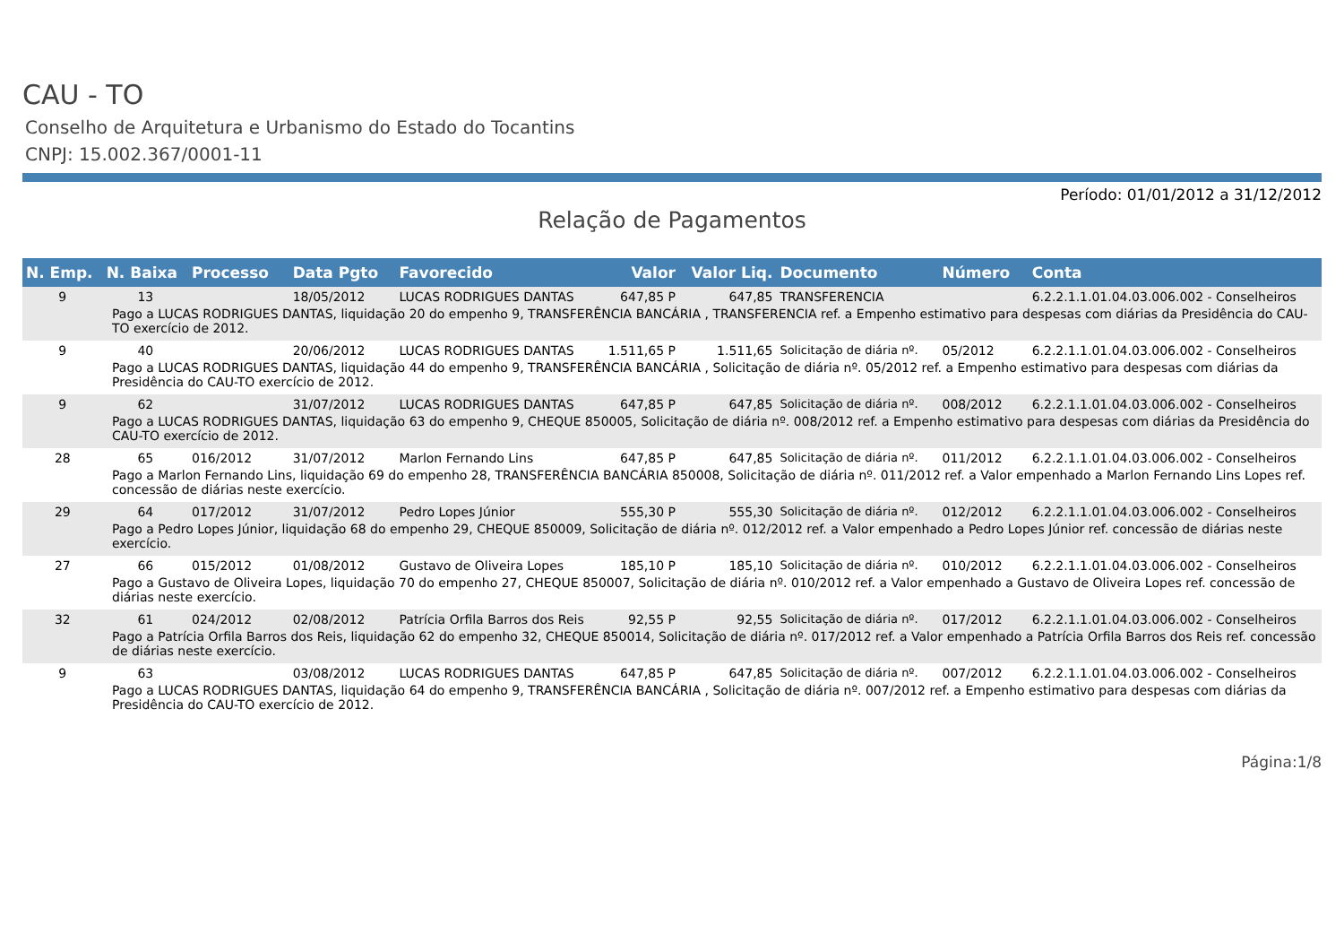CAU - TO
Conselho de Arquitetura e Urbanismo do Estado do Tocantins
CNPJ: 15.002.367/0001-11
Período: 01/01/2012 a 31/12/2012
Relação de Pagamentos
| N. Emp. | N. Baixa | Processo | Data Pgto | Favorecido | Valor | Valor Liq. | Documento | Número | Conta |
| --- | --- | --- | --- | --- | --- | --- | --- | --- | --- |
| 9 | 13 | | 18/05/2012 | LUCAS RODRIGUES DANTAS | 647,85 P | 647,85 | TRANSFERENCIA | | 6.2.2.1.1.01.04.03.006.002 - Conselheiros |
| Pago a LUCAS RODRIGUES DANTAS, liquidação 20 do empenho 9, TRANSFERÊNCIA BANCÁRIA , TRANSFERENCIA ref. a Empenho estimativo para despesas com diárias da Presidência do CAU-TO exercício de 2012. | | | | | | | | | |
| 9 | 40 | | 20/06/2012 | LUCAS RODRIGUES DANTAS | 1.511,65 P | 1.511,65 | Solicitação de diária nº. | 05/2012 | 6.2.2.1.1.01.04.03.006.002 - Conselheiros |
| Pago a LUCAS RODRIGUES DANTAS, liquidação 44 do empenho 9, TRANSFERÊNCIA BANCÁRIA , Solicitação de diária nº. 05/2012 ref. a Empenho estimativo para despesas com diárias da Presidência do CAU-TO exercício de 2012. | | | | | | | | | |
| 9 | 62 | | 31/07/2012 | LUCAS RODRIGUES DANTAS | 647,85 P | 647,85 | Solicitação de diária nº. | 008/2012 | 6.2.2.1.1.01.04.03.006.002 - Conselheiros |
| Pago a LUCAS RODRIGUES DANTAS, liquidação 63 do empenho 9, CHEQUE 850005, Solicitação de diária nº. 008/2012 ref. a Empenho estimativo para despesas com diárias da Presidência do CAU-TO exercício de 2012. | | | | | | | | | |
| 28 | 65 | 016/2012 | 31/07/2012 | Marlon Fernando Lins | 647,85 P | 647,85 | Solicitação de diária nº. | 011/2012 | 6.2.2.1.1.01.04.03.006.002 - Conselheiros |
| Pago a Marlon Fernando Lins, liquidação 69 do empenho 28, TRANSFERÊNCIA BANCÁRIA 850008, Solicitação de diária nº. 011/2012 ref. a Valor empenhado a Marlon Fernando Lins Lopes ref. concessão de diárias neste exercício. | | | | | | | | | |
| 29 | 64 | 017/2012 | 31/07/2012 | Pedro Lopes Júnior | 555,30 P | 555,30 | Solicitação de diária nº. | 012/2012 | 6.2.2.1.1.01.04.03.006.002 - Conselheiros |
| Pago a Pedro Lopes Júnior, liquidação 68 do empenho 29, CHEQUE 850009, Solicitação de diária nº. 012/2012 ref. a Valor empenhado a Pedro Lopes Júnior ref. concessão de diárias neste exercício. | | | | | | | | | |
| 27 | 66 | 015/2012 | 01/08/2012 | Gustavo de Oliveira Lopes | 185,10 P | 185,10 | Solicitação de diária nº. | 010/2012 | 6.2.2.1.1.01.04.03.006.002 - Conselheiros |
| Pago a Gustavo de Oliveira Lopes, liquidação 70 do empenho 27, CHEQUE 850007, Solicitação de diária nº. 010/2012 ref. a Valor empenhado a Gustavo de Oliveira Lopes ref. concessão de diárias neste exercício. | | | | | | | | | |
| 32 | 61 | 024/2012 | 02/08/2012 | Patrícia Orfila Barros dos Reis | 92,55 P | 92,55 | Solicitação de diária nº. | 017/2012 | 6.2.2.1.1.01.04.03.006.002 - Conselheiros |
| Pago a Patrícia Orfila Barros dos Reis, liquidação 62 do empenho 32, CHEQUE 850014, Solicitação de diária nº. 017/2012 ref. a Valor empenhado a Patrícia Orfila Barros dos Reis ref. concessão de diárias neste exercício. | | | | | | | | | |
| 9 | 63 | | 03/08/2012 | LUCAS RODRIGUES DANTAS | 647,85 P | 647,85 | Solicitação de diária nº. | 007/2012 | 6.2.2.1.1.01.04.03.006.002 - Conselheiros |
| Pago a LUCAS RODRIGUES DANTAS, liquidação 64 do empenho 9, TRANSFERÊNCIA BANCÁRIA , Solicitação de diária nº. 007/2012 ref. a Empenho estimativo para despesas com diárias da Presidência do CAU-TO exercício de 2012. | | | | | | | | | |
Página:1/8